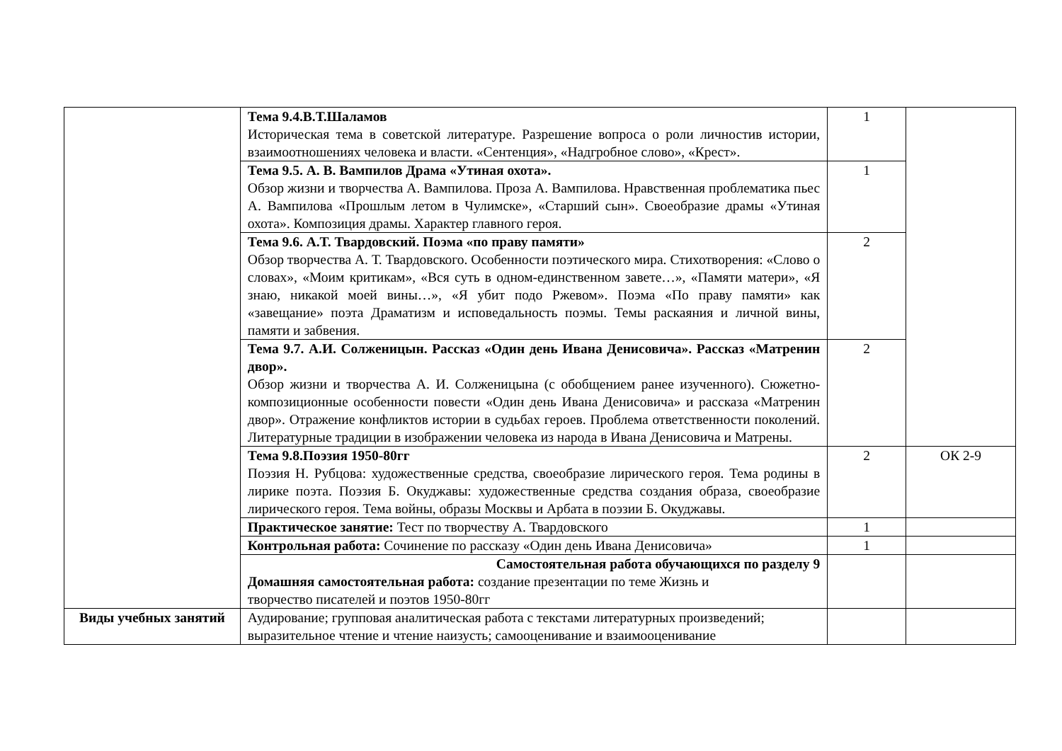| | Тема 9.4.В.Т.Шаламов Историческая тема в советской литературе. Разрешение вопроса о роли личностив истории, взаимоотношениях человека и власти. «Сентенция», «Надгробное слово», «Крест». | 1 | |
| | Тема 9.5. А. В. Вампилов Драма «Утиная охота». Обзор жизни и творчества А. Вампилова. Проза А. Вампилова. Нравственная проблематика пьес А. Вампилова «Прошлым летом в Чулимске», «Старший сын». Своеобразие драмы «Утиная охота». Композиция драмы. Характер главного героя. | 1 | |
| | Тема 9.6. А.Т. Твардовский. Поэма «по праву памяти» Обзор творчества А. Т. Твардовского. Особенности поэтического мира. Стихотворения: «Слово о словах», «Моим критикам», «Вся суть в одном-единственном завете…», «Памяти матери», «Я знаю, никакой моей вины…», «Я убит подо Ржевом». Поэма «По праву памяти» как «завещание» поэта Драматизм и исповедальность поэмы. Темы раскаяния и личной вины, памяти и забвения. | 2 | |
| | Тема 9.7. А.И. Солженицын. Рассказ «Один день Ивана Денисовича». Рассказ «Матренин двор». Обзор жизни и творчества А. И. Солженицына (с обобщением ранее изученного). Сюжетно-композиционные особенности повести «Один день Ивана Денисовича» и рассказа «Матренин двор». Отражение конфликтов истории в судьбах героев. Проблема ответственности поколений. Литературные традиции в изображении человека из народа в Ивана Денисовича и Матрены. | 2 | |
| | Тема 9.8.Поэзия 1950-80гг Поэзия Н. Рубцова: художественные средства, своеобразие лирического героя. Тема родины в лирике поэта. Поэзия Б. Окуджавы: художественные средства создания образа, своеобразие лирического героя. Тема войны, образы Москвы и Арбата в поэзии Б. Окуджавы. | 2 | ОК 2-9 |
| | Практическое занятие: Тест по творчеству А. Твардовского | 1 | |
| | Контрольная работа: Сочинение по рассказу «Один день Ивана Денисовича» | 1 | |
| | Самостоятельная работа обучающихся по разделу 9 Домашняя самостоятельная работа: создание презентации по теме Жизнь и творчество писателей и поэтов 1950-80гг | | |
| Виды учебных занятий | Аудирование; групповая аналитическая работа с текстами литературных произведений; выразительное чтение и чтение наизусть; самооценивание и взаимооценивание | | |